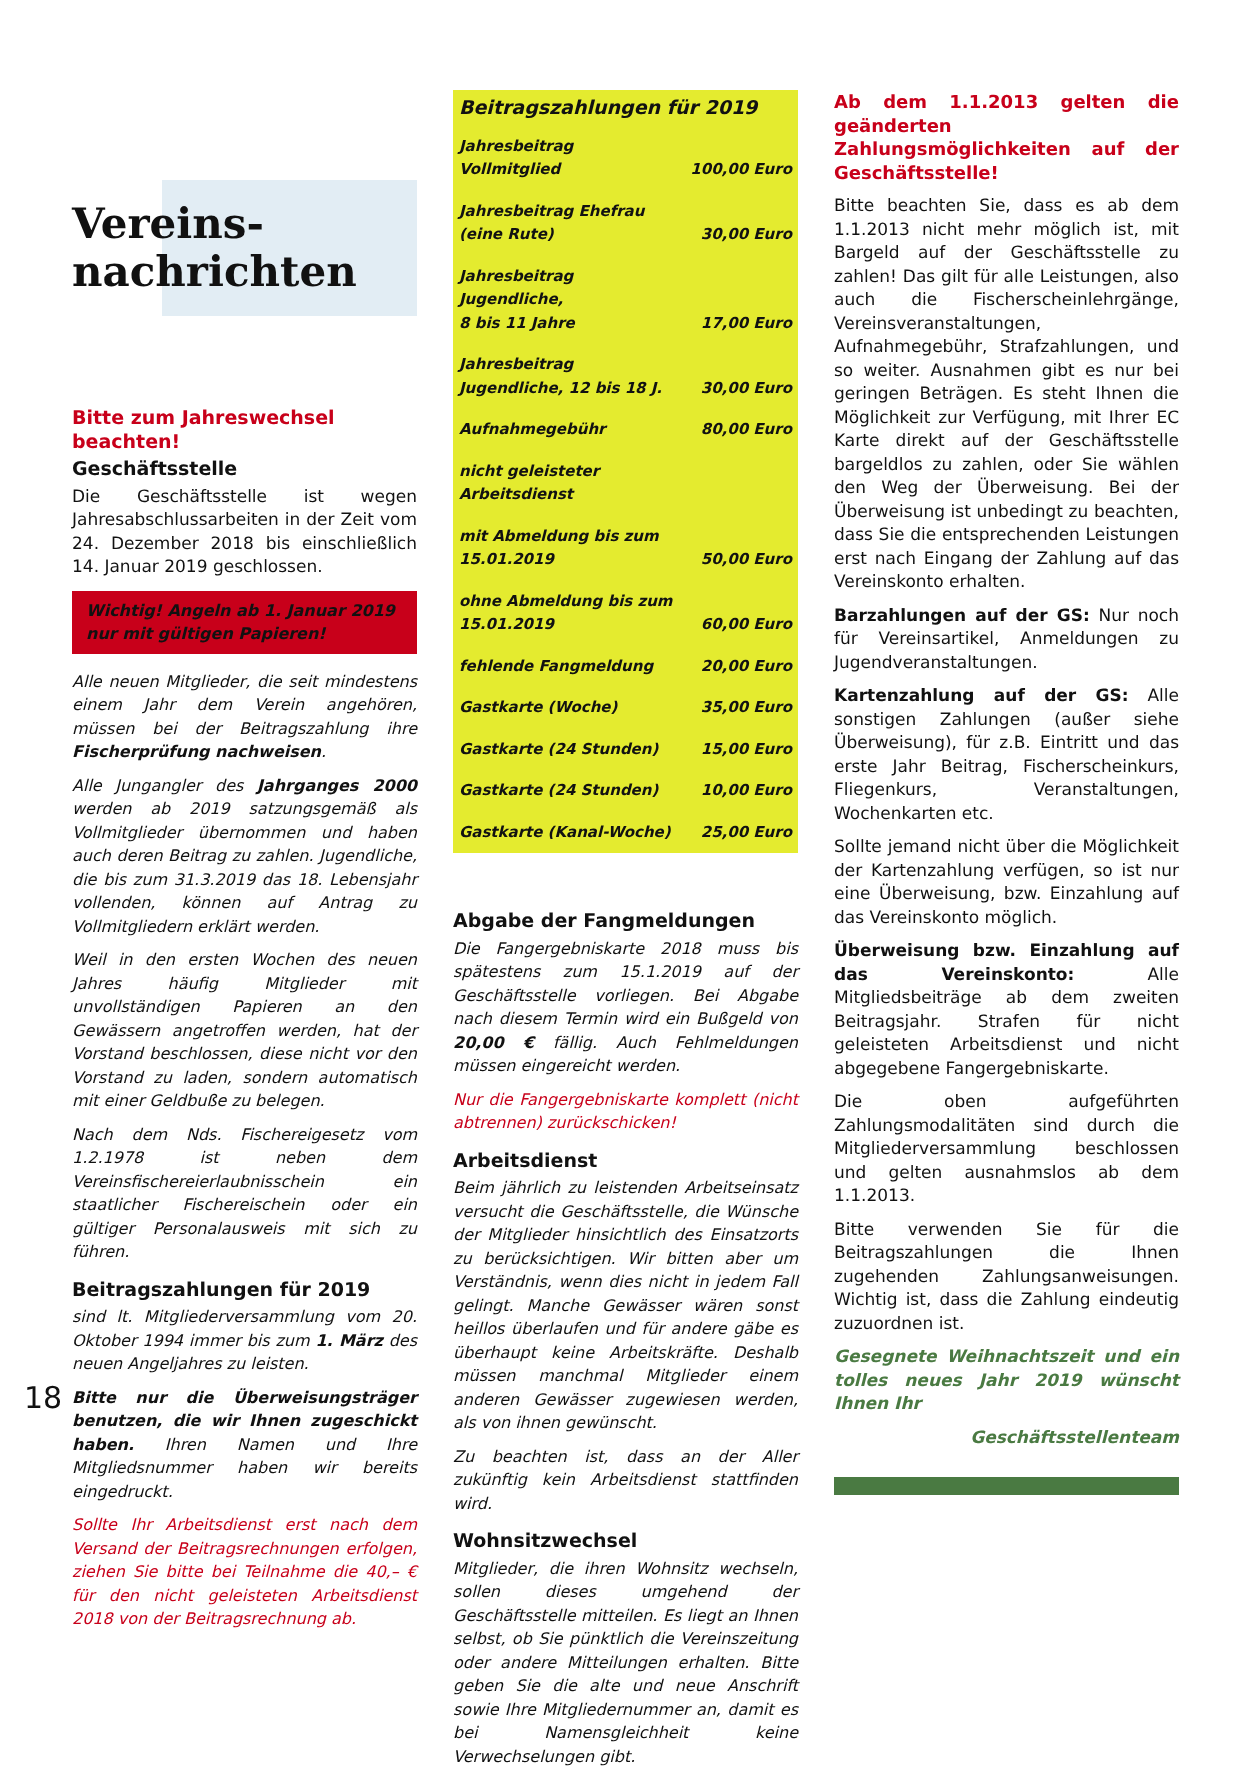Vereins-
nachrichten
Bitte zum Jahreswechsel beachten!
Geschäftsstelle
Die Geschäftsstelle ist wegen Jahresabschlussarbeiten in der Zeit vom 24. Dezember 2018 bis einschließlich 14. Januar 2019 geschlossen.
Wichtig! Angeln ab 1. Januar 2019 nur mit gültigen Papieren!
Alle neuen Mitglieder, die seit mindestens einem Jahr dem Verein angehören, müssen bei der Beitragszahlung ihre Fischerprüfung nachweisen.
Alle Jungangler des Jahrganges 2000 werden ab 2019 satzungsgemäß als Vollmitglieder übernommen und haben auch deren Beitrag zu zahlen. Jugendliche, die bis zum 31.3.2019 das 18. Lebensjahr vollenden, können auf Antrag zu Vollmitgliedern erklärt werden.
Weil in den ersten Wochen des neuen Jahres häufig Mitglieder mit unvollständigen Papieren an den Gewässern angetroffen werden, hat der Vorstand beschlossen, diese nicht vor den Vorstand zu laden, sondern automatisch mit einer Geldbuße zu belegen.
Nach dem Nds. Fischereigesetz vom 1.2.1978 ist neben dem Vereinsfischereierlaubnisschein ein staatlicher Fischereischein oder ein gültiger Personalausweis mit sich zu führen.
Beitragszahlungen für 2019
sind lt. Mitgliederversammlung vom 20. Oktober 1994 immer bis zum 1. März des neuen Angeljahres zu leisten.
Bitte nur die Überweisungsträger benutzen, die wir Ihnen zugeschickt haben. Ihren Namen und Ihre Mitgliedsnummer haben wir bereits eingedruckt.
Sollte Ihr Arbeitsdienst erst nach dem Versand der Beitragsrechnungen erfolgen, ziehen Sie bitte bei Teilnahme die 40,– € für den nicht geleisteten Arbeitsdienst 2018 von der Beitragsrechnung ab.
| Beitragszahlungen für 2019 | |
| --- | --- |
| Jahresbeitrag Vollmitglied | 100,00 Euro |
| Jahresbeitrag Ehefrau (eine Rute) | 30,00 Euro |
| Jahresbeitrag Jugendliche, 8 bis 11 Jahre | 17,00 Euro |
| Jahresbeitrag Jugendliche, 12 bis 18 J. | 30,00 Euro |
| Aufnahmegebühr | 80,00 Euro |
| nicht geleisteter Arbeitsdienst | |
| mit Abmeldung bis zum 15.01.2019 | 50,00 Euro |
| ohne Abmeldung bis zum 15.01.2019 | 60,00 Euro |
| fehlende Fangmeldung | 20,00 Euro |
| Gastkarte (Woche) | 35,00 Euro |
| Gastkarte (24 Stunden) | 15,00 Euro |
| Gastkarte (24 Stunden) | 10,00 Euro |
| Gastkarte (Kanal-Woche) | 25,00 Euro |
Abgabe der Fangmeldungen
Die Fangergebniskarte 2018 muss bis spätestens zum 15.1.2019 auf der Geschäftsstelle vorliegen. Bei Abgabe nach diesem Termin wird ein Bußgeld von 20,00 € fällig. Auch Fehlmeldungen müssen eingereicht werden.
Nur die Fangergebniskarte komplett (nicht abtrennen) zurückschicken!
Arbeitsdienst
Beim jährlich zu leistenden Arbeitseinsatz versucht die Geschäftsstelle, die Wünsche der Mitglieder hinsichtlich des Einsatzorts zu berücksichtigen. Wir bitten aber um Verständnis, wenn dies nicht in jedem Fall gelingt. Manche Gewässer wären sonst heillos überlaufen und für andere gäbe es überhaupt keine Arbeitskräfte. Deshalb müssen manchmal Mitglieder einem anderen Gewässer zugewiesen werden, als von ihnen gewünscht.
Zu beachten ist, dass an der Aller zukünftig kein Arbeitsdienst stattfinden wird.
Wohnsitzwechsel
Mitglieder, die ihren Wohnsitz wechseln, sollen dieses umgehend der Geschäftsstelle mitteilen. Es liegt an Ihnen selbst, ob Sie pünktlich die Vereinszeitung oder andere Mitteilungen erhalten. Bitte geben Sie die alte und neue Anschrift sowie Ihre Mitgliedernummer an, damit es bei Namensgleichheit keine Verwechselungen gibt.
Ab dem 1.1.2013 gelten die geänderten Zahlungsmöglichkeiten auf der Geschäftsstelle!
Bitte beachten Sie, dass es ab dem 1.1.2013 nicht mehr möglich ist, mit Bargeld auf der Geschäftsstelle zu zahlen! Das gilt für alle Leistungen, also auch die Fischerscheinlehrgänge, Vereinsveranstaltungen, Aufnahmegebühr, Strafzahlungen, und so weiter. Ausnahmen gibt es nur bei geringen Beträgen. Es steht Ihnen die Möglichkeit zur Verfügung, mit Ihrer EC Karte direkt auf der Geschäftsstelle bargeldlos zu zahlen, oder Sie wählen den Weg der Überweisung. Bei der Überweisung ist unbedingt zu beachten, dass Sie die entsprechenden Leistungen erst nach Eingang der Zahlung auf das Vereinskonto erhalten.
Barzahlungen auf der GS: Nur noch für Vereinsartikel, Anmeldungen zu Jugendveranstaltungen.
Kartenzahlung auf der GS: Alle sonstigen Zahlungen (außer siehe Überweisung), für z.B. Eintritt und das erste Jahr Beitrag, Fischerscheinkurs, Fliegenkurs, Veranstaltungen, Wochenkarten etc.
Sollte jemand nicht über die Möglichkeit der Kartenzahlung verfügen, so ist nur eine Überweisung, bzw. Einzahlung auf das Vereinskonto möglich.
Überweisung bzw. Einzahlung auf das Vereinskonto: Alle Mitgliedsbeiträge ab dem zweiten Beitragsjahr. Strafen für nicht geleisteten Arbeitsdienst und nicht abgegebene Fangergebniskarte.
Die oben aufgeführten Zahlungsmodalitäten sind durch die Mitgliederversammlung beschlossen und gelten ausnahmslos ab dem 1.1.2013.
Bitte verwenden Sie für die Beitragszahlungen die Ihnen zugehenden Zahlungsanweisungen. Wichtig ist, dass die Zahlung eindeutig zuzuordnen ist.
Gesegnete Weihnachtszeit und ein tolles neues Jahr 2019 wünscht Ihnen Ihr
Geschäftsstellenteam
18